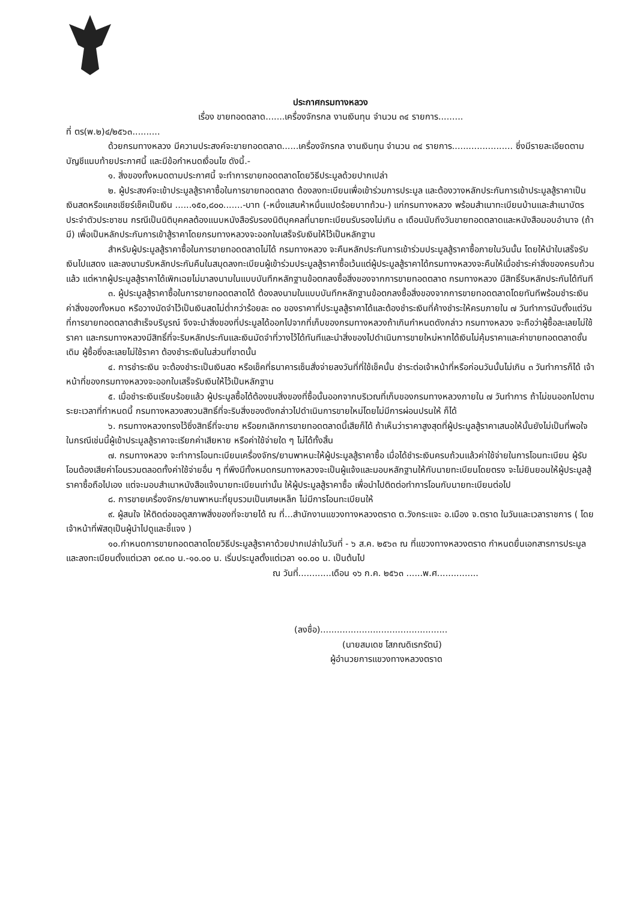ประกาศกรมทางหลวง
เรื่อง ขายทอดตลาด.......เครื่องจักรกล งานเงินทุน จำนวน ๓๔ รายการ.........
ที่ ตร(พ.๒)๔/๒๕๖๓..........
ด้วยกรมทางหลวง มีความประสงค์จะขายทอดตลาด......เครื่องจักรกล งานเงินทุน จำนวน ๓๔ รายการ...................... ซึ่งมีรายละเอียดตามบัญชีแนบท้ายประกาศนี้ และมีข้อกำหนดเงื่อนไข ดังนี้.-
๑. สิ่งของทั้งหมดตามประกาศนี้ จะทำการขายทอดตลาดโดยวิธีประมูลด้วยปากเปล่า
๒. ผู้ประสงค์จะเข้าประมูลสู้ราคาซื้อในการขายทอดตลาด ต้องลงทะเบียนเพื่อเข้าร่วมการประมูล และต้องวางหลักประกันการเข้าประมูลสู้ราคาเป็นเงินสดหรือแคชเชียร์เช็คเป็นเงิน ......๑๕๐,๘๐๐.......-บาท (-หนึ่งแสนห้าหมื่นแปดร้อยบาทถ้วน-) แก่กรมทางหลวง พร้อมสำเนาทะเบียนบ้านและสำเนาบัตรประจำตัวประชาชน กรณีเป็นนิติบุคคลต้องแนบหนังสือรับรองนิติบุคคลที่นายทะเบียนรับรองไม่เกิน ๓ เดือนนับถึงวันขายทอดตลาดและหนังสือมอบอำนาจ (ถ้ามี) เพื่อเป็นหลักประกันการเข้าสู้ราคาโดยกรมทางหลวงจะออกใบเสร็จรับเงินให้ไว้เป็นหลักฐาน
สำหรับผู้ประมูลสู้ราคาซื้อในการขายทอดตลาดไม่ได้ กรมทางหลวง จะคืนหลักประกันการเข้าร่วมประมูลสู้ราคาซื้อภายในวันนั้น โดยให้นำใบเสร็จรับเงินไปแสดง และลงนามรับหลักประกันคืนในสมุดลงทะเบียนผู้เข้าร่วมประมูลสู้ราคาซื้อเว้นแต่ผู้ประมูลสู้ราคาได้กรมทางหลวงจะคืนให้เมื่อชำระค่าสิ่งของครบถ้วนแล้ว แต่หากผู้ประมูลสู้ราคาได้เพิกเฉยไม่มาลงนามในแบบบันทึกหลักฐานข้อตกลงซื้อสิ่งของจากการขายทอดตลาด กรมทางหลวง มีสิทธิ์ริบหลักประกันได้ทันที
๓. ผู้ประมูลสู้ราคาซื้อในการขายทอดตลาดได้ ต้องลงนามในแบบบันทึกหลักฐานข้อตกลงซื้อสิ่งของจากการขายทอดตลาดโดยทันทีพร้อมชำระเงินค่าสิ่งของทั้งหมด หรือวางมัดจำไว้เป็นเงินสดไม่ต่ำกว่าร้อยละ ๓๐ ของราคาที่ประมูลสู้ราคาได้และต้องชำระเงินที่ค้างชำระให้ครบภายใน ๗ วันทำการนับตั้งแต่วันที่การขายทอดตลาดสำเร็จบริบูรณ์ จึงจะนำสิ่งของที่ประมูลได้ออกไปจากที่เก็บของกรมทางหลวงถ้าเกินกำหนดดังกล่าว กรมทางหลวง จะถือว่าผู้ซื้อละเลยไม่ใช้ราคา และกรมทางหลวงมีสิทธิ์ที่จะริบหลักประกันและเงินมัดจำที่วางไว้ได้ทันทีและนำสิ่งของไปดำเนินการขายใหม่หากได้เงินไม่คุ้มราคาและค่าขายทอดตลาดชั้นเดิม ผู้ซื้อซึ่งละเลยไม่ใช้ราคา ต้องชำระเงินในส่วนที่ขาดนั้น
๔. การชำระเงิน จะต้องชำระเป็นเงินสด หรือเช็คที่ธนาคารเซ็นสั่งจ่ายลงวันที่ที่ใช้เช็คนั้น ชำระต่อเจ้าหน้าที่หรือก่อนวันนั้นไม่เกิน ๓ วันทำการก็ได้ เจ้าหน้าที่ของกรมทางหลวงจะออกใบเสร็จรับเงินให้ไว้เป็นหลักฐาน
๕. เมื่อชำระเงินเรียบร้อยแล้ว ผู้ประมูลซื้อได้ต้องขนสิ่งของที่ซื้อนั้นออกจากบริเวณที่เก็บของกรมทางหลวงภายใน ๗ วันทำการ ถ้าไม่ขนออกไปตามระยะเวลาที่กำหนดนี้ กรมทางหลวงสงวนสิทธิ์ที่จะริบสิ่งของดังกล่าวไปดำเนินการขายใหม่โดยไม่มีการผ่อนปรนให้ ก็ได้
๖. กรมทางหลวงทรงไว้ซึ่งสิทธิ์ที่จะขาย หรือยกเลิกการขายทอดตลาดนี้เสียก็ได้ ถ้าเห็นว่าราคาสูงสุดที่ผู้ประมูลสู้ราคาเสนอให้นั้นยังไม่เป็นที่พอใจ ในกรณีเช่นนี้ผู้เข้าประมูลสู้ราคาจะเรียกค่าเสียหาย หรือค่าใช้จ่ายใด ๆ ไม่ได้ทั้งสิ้น
๗. กรมทางหลวง จะทำการโอนทะเบียนเครื่องจักร/ยานพาหนะให้ผู้ประมูลสู้ราคาซื้อ เมื่อได้ชำระเงินครบถ้วนแล้วค่าใช้จ่ายในการโอนทะเบียน ผู้รับโอนต้องเสียค่าโอนรวมตลอดทั้งค่าใช้จ่ายอื่น ๆ ที่พึงมีทั้งหมดกรมทางหลวงจะเป็นผู้แจ้งและมอบหลักฐานให้กับนายทะเบียนโดยตรง จะไม่ยินยอมให้ผู้ประมูลสู้ราคาซื้อถือไปเอง แต่จะมอบสำเนาหนังสือแจ้งนายทะเบียนเท่านั้น ให้ผู้ประมูลสู้ราคาซื้อ เพื่อนำไปติดต่อทำการโอนกับนายทะเบียนต่อไป
๘. การขายเครื่องจักร/ยานพาหนะที่ยุบรวมเป็นเศษเหล็ก ไม่มีการโอนทะเบียนให้
๙. ผู้สนใจ ให้ติดต่อขอดูสภาพสิ่งของที่จะขายได้ ณ ที่...สำนักงานแขวงทางหลวงตราด ต.วังกระแจะ อ.เมือง จ.ตราด ในวันและเวลาราชการ ( โดยเจ้าหน้าที่พัสดุเป็นผู้นำไปดูและชี้แจง )
๑๐.กำหนดการขายทอดตลาดโดยวิธีประมูลสู้ราคาด้วยปากเปล่าในวันที่ - ๖ ส.ค. ๒๕๖๓ ณ ที่แขวงทางหลวงตราด กำหนดยื่นเอกสารการประมูลและลงทะเบียนตั้งแต่เวลา ๐๙.๓๐ น.-๑๐.๐๐ น. เริ่มประมูลตั้งแต่เวลา ๑๐.๐๐ น. เป็นต้นไป
ณ วันที่............เดือน ๑๖ ก.ค. ๒๕๖๓ ......พ.ศ...............
(ลงชื่อ)..............................................
(นายสมเดช โสภณดิเรกรัตน์)
ผู้อำนวยการแขวงทางหลวงตราด